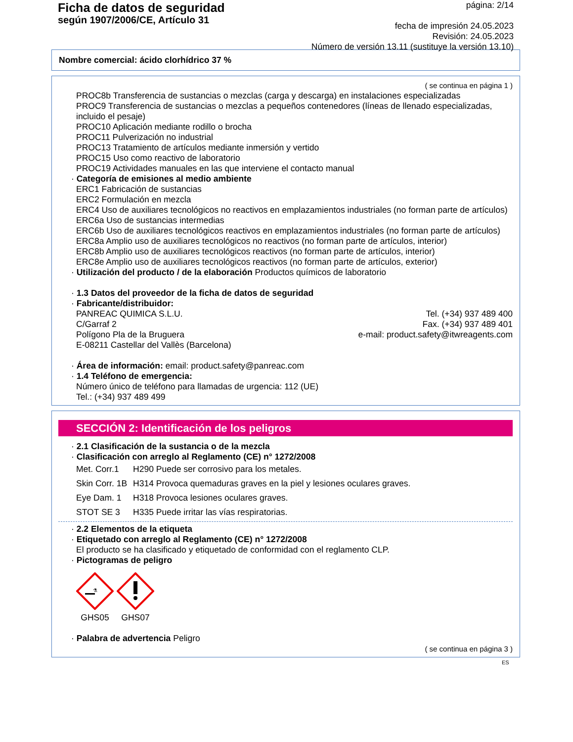Ficha de datos de seguridad
según 1907/2006/CE, Artículo 31
página: 2/14
fecha de impresión 24.05.2023
Revisión: 24.05.2023
Número de versión 13.11 (sustituye la versión 13.10)
Nombre comercial: ácido clorhídrico 37 %
( se continua en página 1 )
PROC8b Transferencia de sustancias o mezclas (carga y descarga) en instalaciones especializadas
PROC9 Transferencia de sustancias o mezclas a pequeños contenedores (líneas de llenado especializadas, incluido el pesaje)
PROC10 Aplicación mediante rodillo o brocha
PROC11 Pulverización no industrial
PROC13 Tratamiento de artículos mediante inmersión y vertido
PROC15 Uso como reactivo de laboratorio
PROC19 Actividades manuales en las que interviene el contacto manual
· Categoría de emisiones al medio ambiente
ERC1 Fabricación de sustancias
ERC2 Formulación en mezcla
ERC4 Uso de auxiliares tecnológicos no reactivos en emplazamientos industriales (no forman parte de artículos)
ERC6a Uso de sustancias intermedias
ERC6b Uso de auxiliares tecnológicos reactivos en emplazamientos industriales (no forman parte de artículos)
ERC8a Amplio uso de auxiliares tecnológicos no reactivos (no forman parte de artículos, interior)
ERC8b Amplio uso de auxiliares tecnológicos reactivos (no forman parte de artículos, interior)
ERC8e Amplio uso de auxiliares tecnológicos reactivos (no forman parte de artículos, exterior)
· Utilización del producto / de la elaboración Productos químicos de laboratorio
· 1.3 Datos del proveedor de la ficha de datos de seguridad
· Fabricante/distribuidor:
PANREAC QUIMICA S.L.U.
C/Garraf 2
Polígono Pla de la Bruguera
E-08211 Castellar del Vallès (Barcelona)
Tel. (+34) 937 489 400
Fax. (+34) 937 489 401
e-mail: product.safety@itwreagents.com
· Área de información: email: product.safety@panreac.com
· 1.4 Teléfono de emergencia:
Número único de teléfono para llamadas de urgencia: 112 (UE)
Tel.: (+34) 937 489 499
SECCIÓN 2: Identificación de los peligros
· 2.1 Clasificación de la sustancia o de la mezcla
· Clasificación con arreglo al Reglamento (CE) n° 1272/2008
| Met. Corr.1 | H290 Puede ser corrosivo para los metales. |
| Skin Corr. 1B | H314 Provoca quemaduras graves en la piel y lesiones oculares graves. |
| Eye Dam. 1 | H318 Provoca lesiones oculares graves. |
| STOT SE 3 | H335 Puede irritar las vías respiratorias. |
· 2.2 Elementos de la etiqueta
· Etiquetado con arreglo al Reglamento (CE) n° 1272/2008
El producto se ha clasificado y etiquetado de conformidad con el reglamento CLP.
· Pictogramas de peligro
⚗
GHS05
GHS07
· Palabra de advertencia Peligro
( se continua en página 3 )
ES